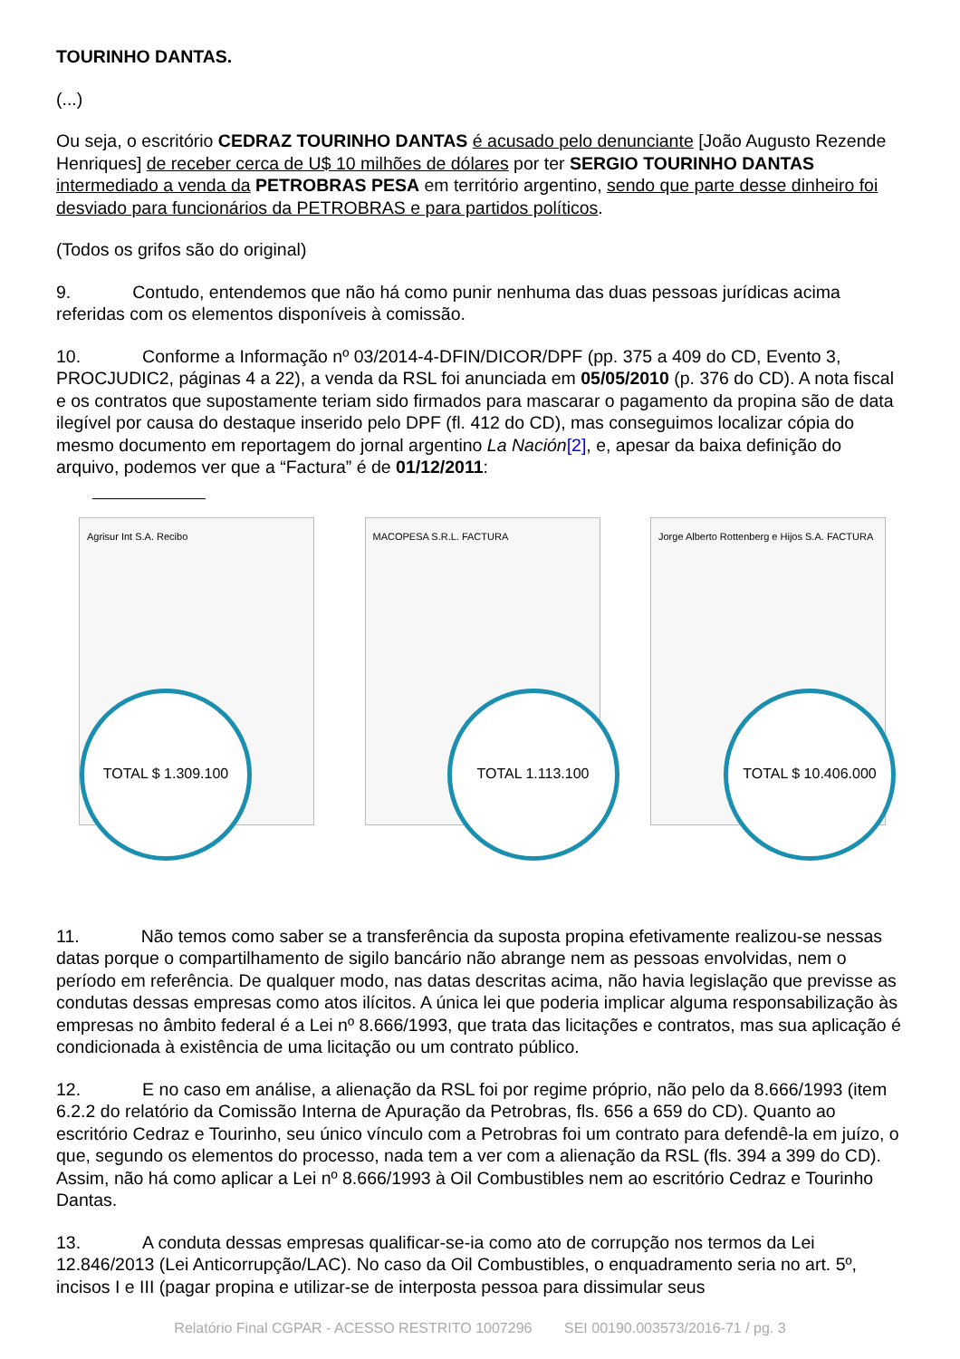TOURINHO DANTAS.
(...)
Ou seja, o escritório CEDRAZ TOURINHO DANTAS é acusado pelo denunciante [João Augusto Rezende Henriques] de receber cerca de U$ 10 milhões de dólares por ter SERGIO TOURINHO DANTAS intermediado a venda da PETROBRAS PESA em território argentino, sendo que parte desse dinheiro foi desviado para funcionários da PETROBRAS e para partidos políticos.
(Todos os grifos são do original)
9. Contudo, entendemos que não há como punir nenhuma das duas pessoas jurídicas acima referidas com os elementos disponíveis à comissão.
10. Conforme a Informação nº 03/2014-4-DFIN/DICOR/DPF (pp. 375 a 409 do CD, Evento 3, PROCJUDIC2, páginas 4 a 22), a venda da RSL foi anunciada em 05/05/2010 (p. 376 do CD). A nota fiscal e os contratos que supostamente teriam sido firmados para mascarar o pagamento da propina são de data ilegível por causa do destaque inserido pelo DPF (fl. 412 do CD), mas conseguimos localizar cópia do mesmo documento em reportagem do jornal argentino La Nación[2], e, apesar da baixa definição do arquivo, podemos ver que a “Factura” é de 01/12/2011:
Agrisur Int S.A. Recibo
TOTAL $ 1.309.100
MACOPESA S.R.L. FACTURA
TOTAL 1.113.100
Jorge Alberto Rottenberg e Hijos S.A. FACTURA
TOTAL $ 10.406.000
11. Não temos como saber se a transferência da suposta propina efetivamente realizou-se nessas datas porque o compartilhamento de sigilo bancário não abrange nem as pessoas envolvidas, nem o período em referência. De qualquer modo, nas datas descritas acima, não havia legislação que previsse as condutas dessas empresas como atos ilícitos. A única lei que poderia implicar alguma responsabilização às empresas no âmbito federal é a Lei nº 8.666/1993, que trata das licitações e contratos, mas sua aplicação é condicionada à existência de uma licitação ou um contrato público.
12. E no caso em análise, a alienação da RSL foi por regime próprio, não pelo da 8.666/1993 (item 6.2.2 do relatório da Comissão Interna de Apuração da Petrobras, fls. 656 a 659 do CD). Quanto ao escritório Cedraz e Tourinho, seu único vínculo com a Petrobras foi um contrato para defendê-la em juízo, o que, segundo os elementos do processo, nada tem a ver com a alienação da RSL (fls. 394 a 399 do CD). Assim, não há como aplicar a Lei nº 8.666/1993 à Oil Combustibles nem ao escritório Cedraz e Tourinho Dantas.
13. A conduta dessas empresas qualificar-se-ia como ato de corrupção nos termos da Lei 12.846/2013 (Lei Anticorrupção/LAC). No caso da Oil Combustibles, o enquadramento seria no art. 5º, incisos I e III (pagar propina e utilizar-se de interposta pessoa para dissimular seus
Relatório Final CGPAR - ACESSO RESTRITO 1007296 SEI 00190.003573/2016-71 / pg. 3